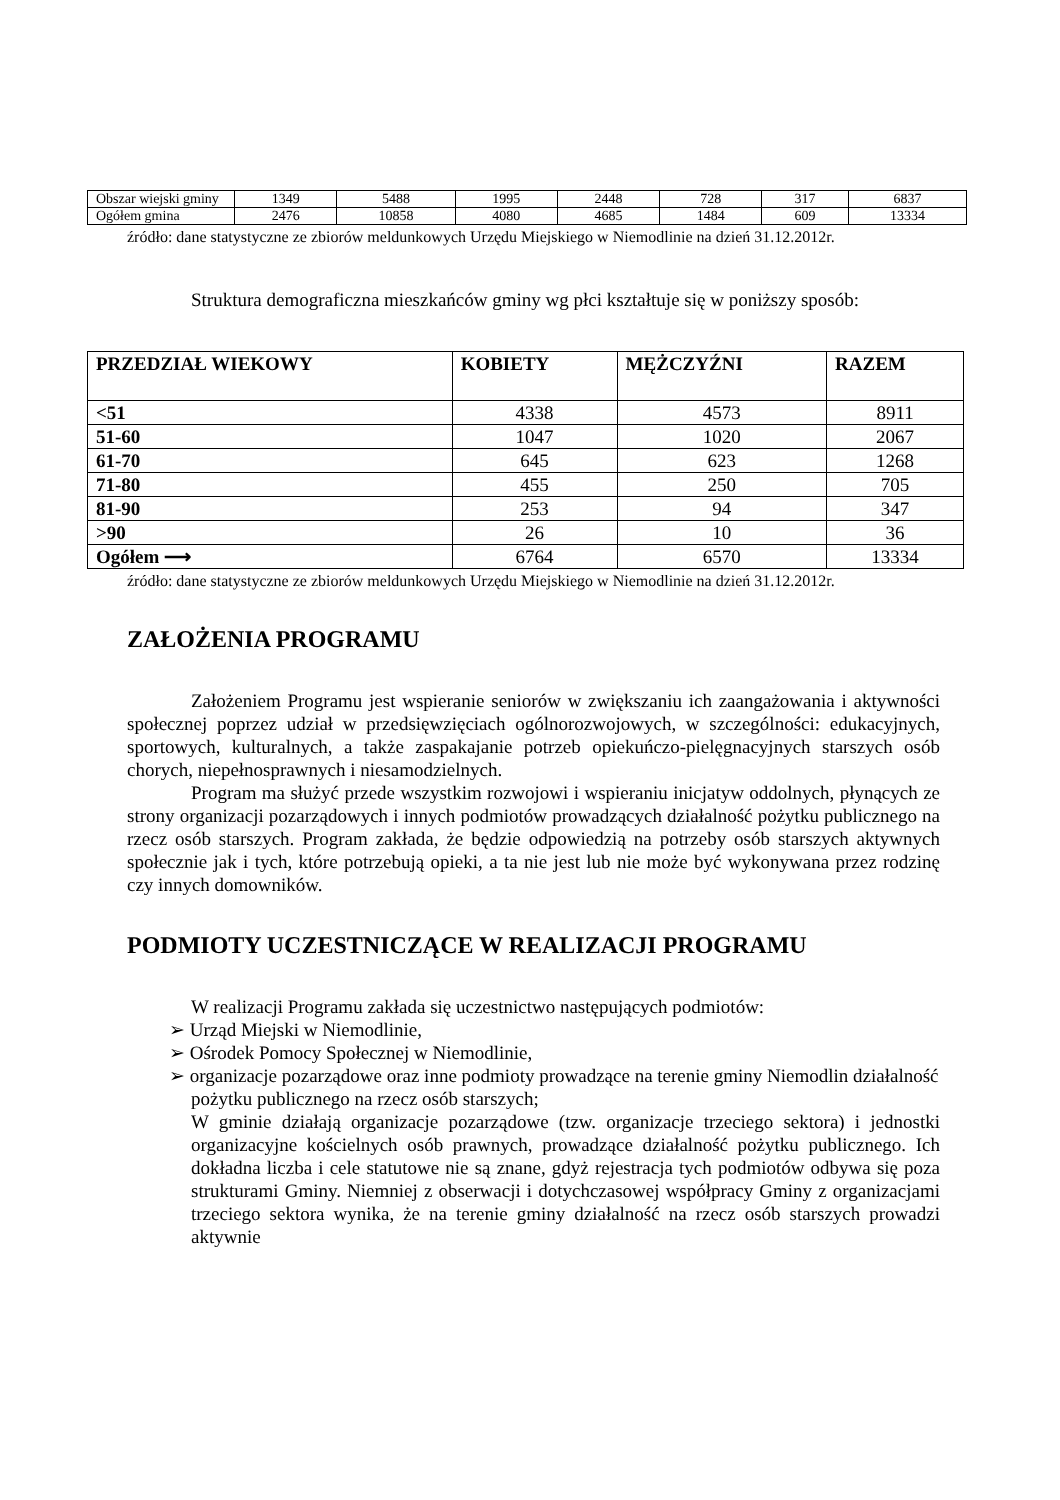| Obszar wiejski gminy | 1349 | 5488 | 1995 | 2448 | 728 | 317 | 6837 |
| Ogółem gmina | 2476 | 10858 | 4080 | 4685 | 1484 | 609 | 13334 |
źródło: dane statystyczne ze zbiorów meldunkowych Urzędu Miejskiego w Niemodlinie na dzień 31.12.2012r.
Struktura demograficzna mieszkańców gminy wg płci kształtuje się w poniższy sposób:
| PRZEDZIAŁ WIEKOWY | KOBIETY | MĘŻCZYŹNI | RAZEM |
| --- | --- | --- | --- |
| <51 | 4338 | 4573 | 8911 |
| 51-60 | 1047 | 1020 | 2067 |
| 61-70 | 645 | 623 | 1268 |
| 71-80 | 455 | 250 | 705 |
| 81-90 | 253 | 94 | 347 |
| >90 | 26 | 10 | 36 |
| Ogółem ⟶ | 6764 | 6570 | 13334 |
źródło: dane statystyczne ze zbiorów meldunkowych Urzędu Miejskiego w Niemodlinie na dzień 31.12.2012r.
ZAŁOŻENIA PROGRAMU
Założeniem Programu jest wspieranie seniorów w zwiększaniu ich zaangażowania i aktywności społecznej poprzez udział w przedsięwzięciach ogólnorozwojowych, w szczególności: edukacyjnych, sportowych, kulturalnych, a także zaspakajanie potrzeb opiekuńczo-pielęgnacyjnych starszych osób chorych, niepełnosprawnych i niesamodzielnych.
Program ma służyć przede wszystkim rozwojowi i wspieraniu inicjatyw oddolnych, płynących ze strony organizacji pozarządowych i innych podmiotów prowadzących działalność pożytku publicznego na rzecz osób starszych. Program zakłada, że będzie odpowiedzią na potrzeby osób starszych aktywnych społecznie jak i tych, które potrzebują opieki, a ta nie jest lub nie może być wykonywana przez rodzinę czy innych domowników.
PODMIOTY UCZESTNICZĄCE W REALIZACJI PROGRAMU
W realizacji Programu zakłada się uczestnictwo następujących podmiotów:
➢ Urząd Miejski w Niemodlinie,
➢ Ośrodek Pomocy Społecznej w Niemodlinie,
➢ organizacje pozarządowe oraz inne podmioty prowadzące na terenie gminy Niemodlin działalność pożytku publicznego na rzecz osób starszych;
W gminie działają organizacje pozarządowe (tzw. organizacje trzeciego sektora) i jednostki organizacyjne kościelnych osób prawnych, prowadzące działalność pożytku publicznego. Ich dokładna liczba i cele statutowe nie są znane, gdyż rejestracja tych podmiotów odbywa się poza strukturami Gminy. Niemniej z obserwacji i dotychczasowej współpracy Gminy z organizacjami trzeciego sektora wynika, że na terenie gminy działalność na rzecz osób starszych prowadzi aktywnie